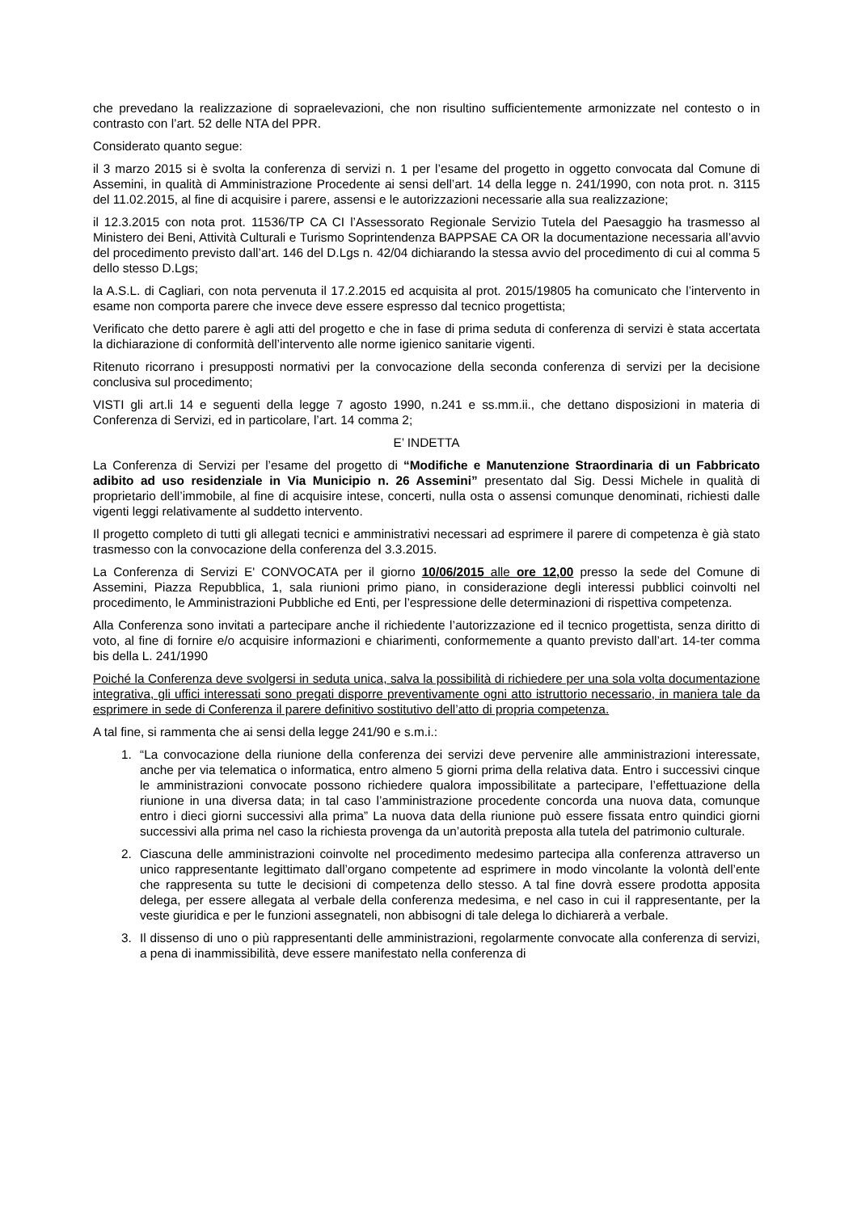che prevedano la realizzazione di sopraelevazioni, che non risultino sufficientemente armonizzate nel contesto o in contrasto con l’art. 52 delle NTA del PPR.
Considerato quanto segue:
il 3 marzo 2015 si è svolta la conferenza di servizi n. 1 per l’esame del progetto in oggetto convocata dal Comune di Assemini, in qualità di Amministrazione Procedente ai sensi dell’art. 14 della legge n. 241/1990, con nota prot. n. 3115 del 11.02.2015, al fine di acquisire i parere, assensi e le autorizzazioni necessarie alla sua realizzazione;
il 12.3.2015 con nota prot. 11536/TP CA CI l’Assessorato Regionale Servizio Tutela del Paesaggio ha trasmesso al Ministero dei Beni, Attività Culturali e Turismo Soprintendenza BAPPSAE CA OR la documentazione necessaria all’avvio del procedimento previsto dall’art. 146 del D.Lgs n. 42/04 dichiarando la stessa avvio del procedimento di cui al comma 5 dello stesso D.Lgs;
la A.S.L. di Cagliari, con nota pervenuta il 17.2.2015 ed acquisita al prot. 2015/19805 ha comunicato che l’intervento in esame non comporta parere che invece deve essere espresso dal tecnico progettista;
Verificato che detto parere è agli atti del progetto e che in fase di prima seduta di conferenza di servizi è stata accertata la dichiarazione di conformità dell’intervento alle norme igienico sanitarie vigenti.
Ritenuto ricorrano i presupposti normativi per la convocazione della seconda conferenza di servizi per la decisione conclusiva sul procedimento;
VISTI gli art.li 14 e seguenti della legge 7 agosto 1990, n.241 e ss.mm.ii., che dettano disposizioni in materia di Conferenza di Servizi, ed in particolare, l’art. 14 comma 2;
E’ INDETTA
La Conferenza di Servizi per l’esame del progetto di “Modifiche e Manutenzione Straordinaria di un Fabbricato adibito ad uso residenziale in Via Municipio n. 26 Assemini” presentato dal Sig. Dessi Michele in qualità di proprietario dell’immobile, al fine di acquisire intese, concerti, nulla osta o assensi comunque denominati, richiesti dalle vigenti leggi relativamente al suddetto intervento.
Il progetto completo di tutti gli allegati tecnici e amministrativi necessari ad esprimere il parere di competenza è già stato trasmesso con la convocazione della conferenza del 3.3.2015.
La Conferenza di Servizi E' CONVOCATA per il giorno 10/06/2015 alle ore 12,00 presso la sede del Comune di Assemini, Piazza Repubblica, 1, sala riunioni primo piano, in considerazione degli interessi pubblici coinvolti nel procedimento, le Amministrazioni Pubbliche ed Enti, per l’espressione delle determinazioni di rispettiva competenza.
Alla Conferenza sono invitati a partecipare anche il richiedente l’autorizzazione ed il tecnico progettista, senza diritto di voto, al fine di fornire e/o acquisire informazioni e chiarimenti, conformemente a quanto previsto dall’art. 14-ter comma bis della L. 241/1990
Poiché la Conferenza deve svolgersi in seduta unica, salva la possibilità di richiedere per una sola volta documentazione integrativa, gli uffici interessati sono pregati disporre preventivamente ogni atto istruttorio necessario, in maniera tale da esprimere in sede di Conferenza il parere definitivo sostitutivo dell’atto di propria competenza.
A tal fine, si rammenta che ai sensi della legge 241/90 e s.m.i.:
1. “La convocazione della riunione della conferenza dei servizi deve pervenire alle amministrazioni interessate, anche per via telematica o informatica, entro almeno 5 giorni prima della relativa data. Entro i successivi cinque le amministrazioni convocate possono richiedere qualora impossibilitate a partecipare, l’effettuazione della riunione in una diversa data; in tal caso l’amministrazione procedente concorda una nuova data, comunque entro i dieci giorni successivi alla prima” La nuova data della riunione può essere fissata entro quindici giorni successivi alla prima nel caso la richiesta provenga da un’autorità preposta alla tutela del patrimonio culturale.
2. Ciascuna delle amministrazioni coinvolte nel procedimento medesimo partecipa alla conferenza attraverso un unico rappresentante legittimato dall’organo competente ad esprimere in modo vincolante la volontà dell’ente che rappresenta su tutte le decisioni di competenza dello stesso. A tal fine dovrà essere prodotta apposita delega, per essere allegata al verbale della conferenza medesima, e nel caso in cui il rappresentante, per la veste giuridica e per le funzioni assegnateli, non abbisogni di tale delega lo dichiarerà a verbale.
3. Il dissenso di uno o più rappresentanti delle amministrazioni, regolarmente convocate alla conferenza di servizi, a pena di inammissibilità, deve essere manifestato nella conferenza di